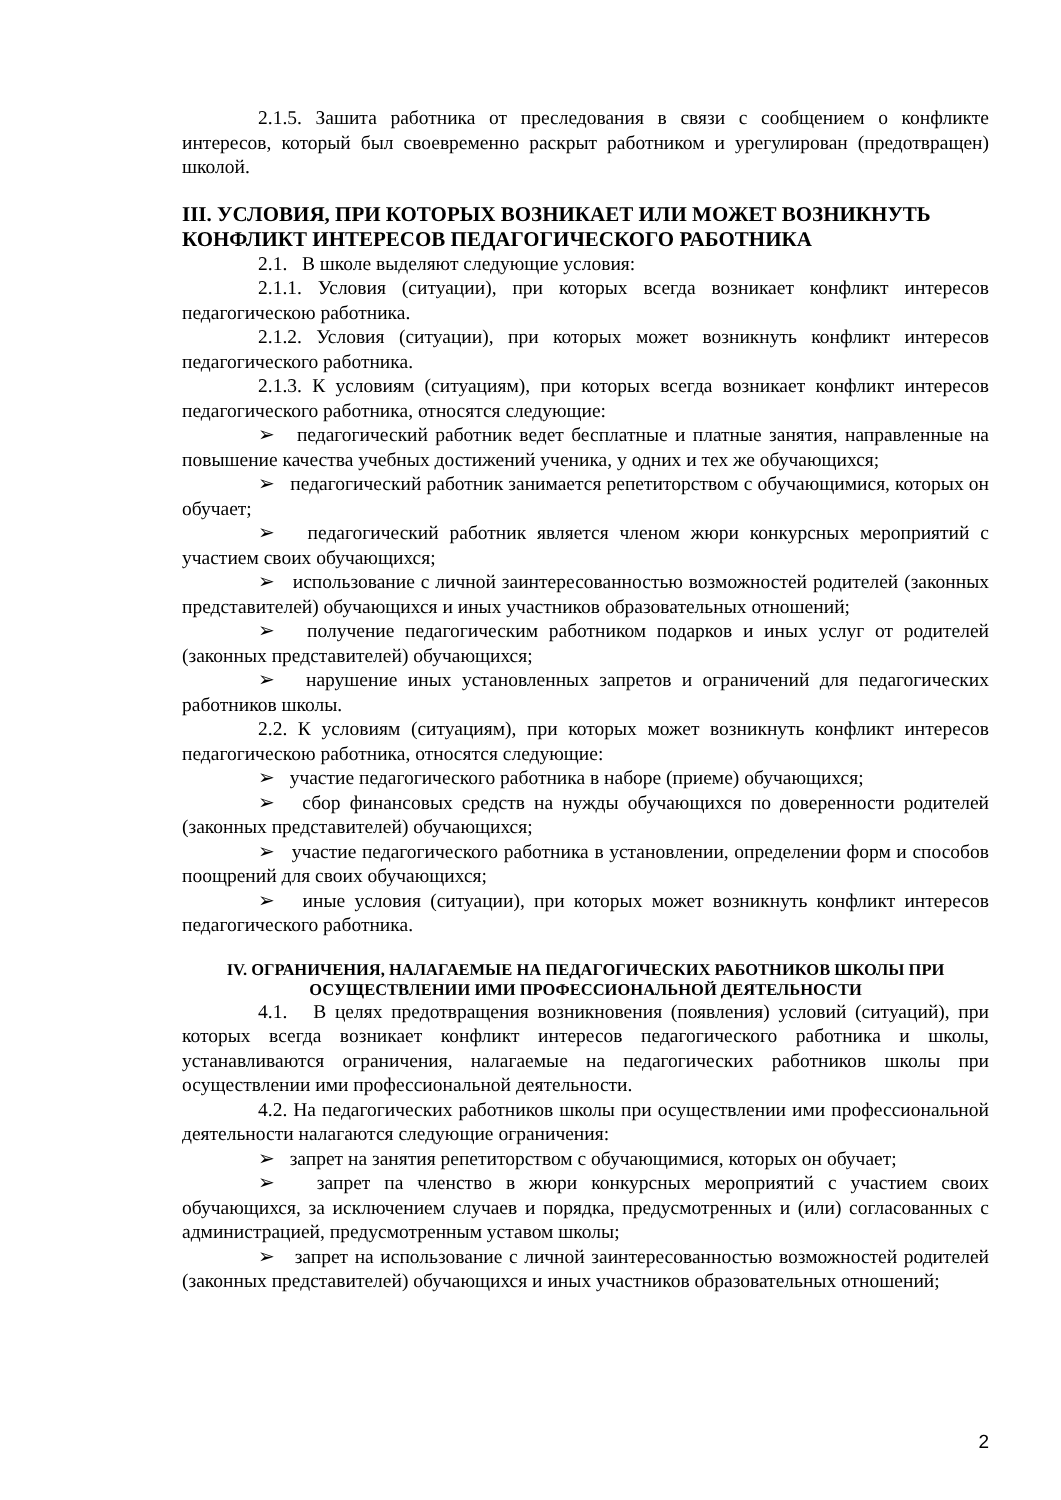2.1.5. Зашита работника от преследования в связи с сообщением о конфликте интересов, который был своевременно раскрыт работником и урегулирован (предотвращен) школой.
III. УСЛОВИЯ, ПРИ КОТОРЫХ ВОЗНИКАЕТ ИЛИ МОЖЕТ ВОЗНИКНУТЬ КОНФЛИКТ ИНТЕРЕСОВ ПЕДАГОГИЧЕСКОГО РАБОТНИКА
2.1. В школе выделяют следующие условия:
2.1.1. Условия (ситуации), при которых всегда возникает конфликт интересов педагогическою работника.
2.1.2. Условия (ситуации), при которых может возникнуть конфликт интересов педагогического работника.
2.1.3. К условиям (ситуациям), при которых всегда возникает конфликт интересов педагогического работника, относятся следующие:
➢ педагогический работник ведет бесплатные и платные занятия, направленные на повышение качества учебных достижений ученика, у одних и тех же обучающихся;
➢ педагогический работник занимается репетиторством с обучающимися, которых он обучает;
➢ педагогический работник является членом жюри конкурсных мероприятий с участием своих обучающихся;
➢ использование с личной заинтересованностью возможностей родителей (законных представителей) обучающихся и иных участников образовательных отношений;
➢ получение педагогическим работником подарков и иных услуг от родителей (законных представителей) обучающихся;
➢ нарушение иных установленных запретов и ограничений для педагогических работников школы.
2.2. К условиям (ситуациям), при которых может возникнуть конфликт интересов педагогическою работника, относятся следующие:
➢ участие педагогического работника в наборе (приеме) обучающихся;
➢ сбор финансовых средств на нужды обучающихся по доверенности родителей (законных представителей) обучающихся;
➢ участие педагогического работника в установлении, определении форм и способов поощрений для своих обучающихся;
➢ иные условия (ситуации), при которых может возникнуть конфликт интересов педагогического работника.
IV. ОГРАНИЧЕНИЯ, НАЛАГАЕМЫЕ НА ПЕДАГОГИЧЕСКИХ РАБОТНИКОВ ШКОЛЫ ПРИ ОСУЩЕСТВЛЕНИИ ИМИ ПРОФЕССИОНАЛЬНОЙ ДЕЯТЕЛЬНОСТИ
4.1. В целях предотвращения возникновения (появления) условий (ситуаций), при которых всегда возникает конфликт интересов педагогического работника и школы, устанавливаются ограничения, налагаемые на педагогических работников школы при осуществлении ими профессиональной деятельности.
4.2. На педагогических работников школы при осуществлении ими профессиональной деятельности налагаются следующие ограничения:
➢ запрет на занятия репетиторством с обучающимися, которых он обучает;
➢ запрет па членство в жюри конкурсных мероприятий с участием своих обучающихся, за исключением случаев и порядка, предусмотренных и (или) согласованных с администрацией, предусмотренным уставом школы;
➢ запрет на использование с личной заинтересованностью возможностей родителей (законных представителей) обучающихся и иных участников образовательных отношений;
2